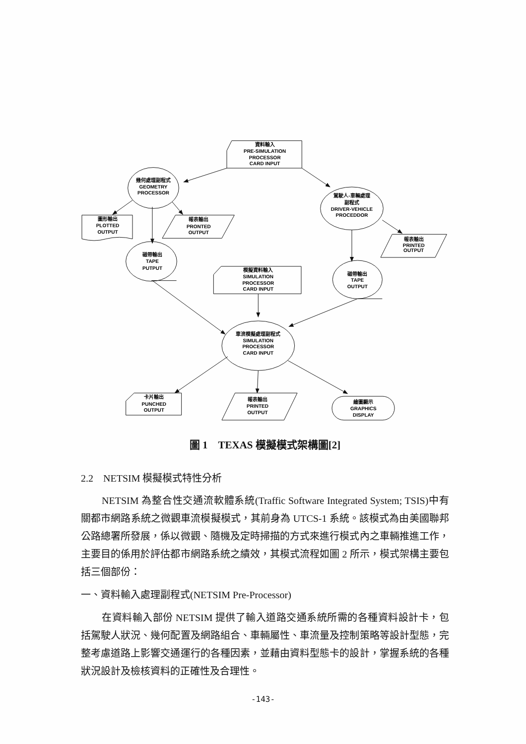資料輸入
PRE-SIMULATION
PROCESSOR
CARD INPUT
幾何處理副程式
GEOMETRY
PROCESSOR
駕駛人-車輛處理
副程式
DRIVER-VEHICLE
PROCEDDOR
圖形輸出
PLOTTED
OUTPUT
報表輸出
PRONTED
OUTPUT
報表輸出
PRINTED
OUTPUT
磁帶輸出
TAPE
PUTPUT
模擬資料輸入
SIMULATION
PROCESSOR
CARD INPUT
磁帶輸出
TAPE
OUTPUT
車流模擬處理副程式
SIMULATION
PROCESSOR
CARD INPUT
卡片輸出
PUNCHED
OUTPUT
報表輸出
PRINTED
OUTPUT
繪圖顯示
GRAPHICS
DISPLAY
圖 1　TEXAS 模擬模式架構圖[2]
2.2　NETSIM 模擬模式特性分析
NETSIM 為整合性交通流軟體系統(Traffic Software Integrated System; TSIS)中有關都市網路系統之微觀車流模擬模式，其前身為 UTCS-1 系統。該模式為由美國聯邦公路總署所發展，係以微觀、隨機及定時掃描的方式來進行模式內之車輛推進工作，主要目的係用於評估都市網路系統之績效，其模式流程如圖 2 所示，模式架構主要包括三個部份：
一、資料輸入處理副程式(NETSIM Pre-Processor)
在資料輸入部份 NETSIM 提供了輸入道路交通系統所需的各種資料設計卡，包括駕駛人狀況、幾何配置及網路組合、車輛屬性、車流量及控制策略等設計型態，完整考慮道路上影響交通運行的各種因素，並藉由資料型態卡的設計，掌握系統的各種狀況設計及檢核資料的正確性及合理性。
-143-